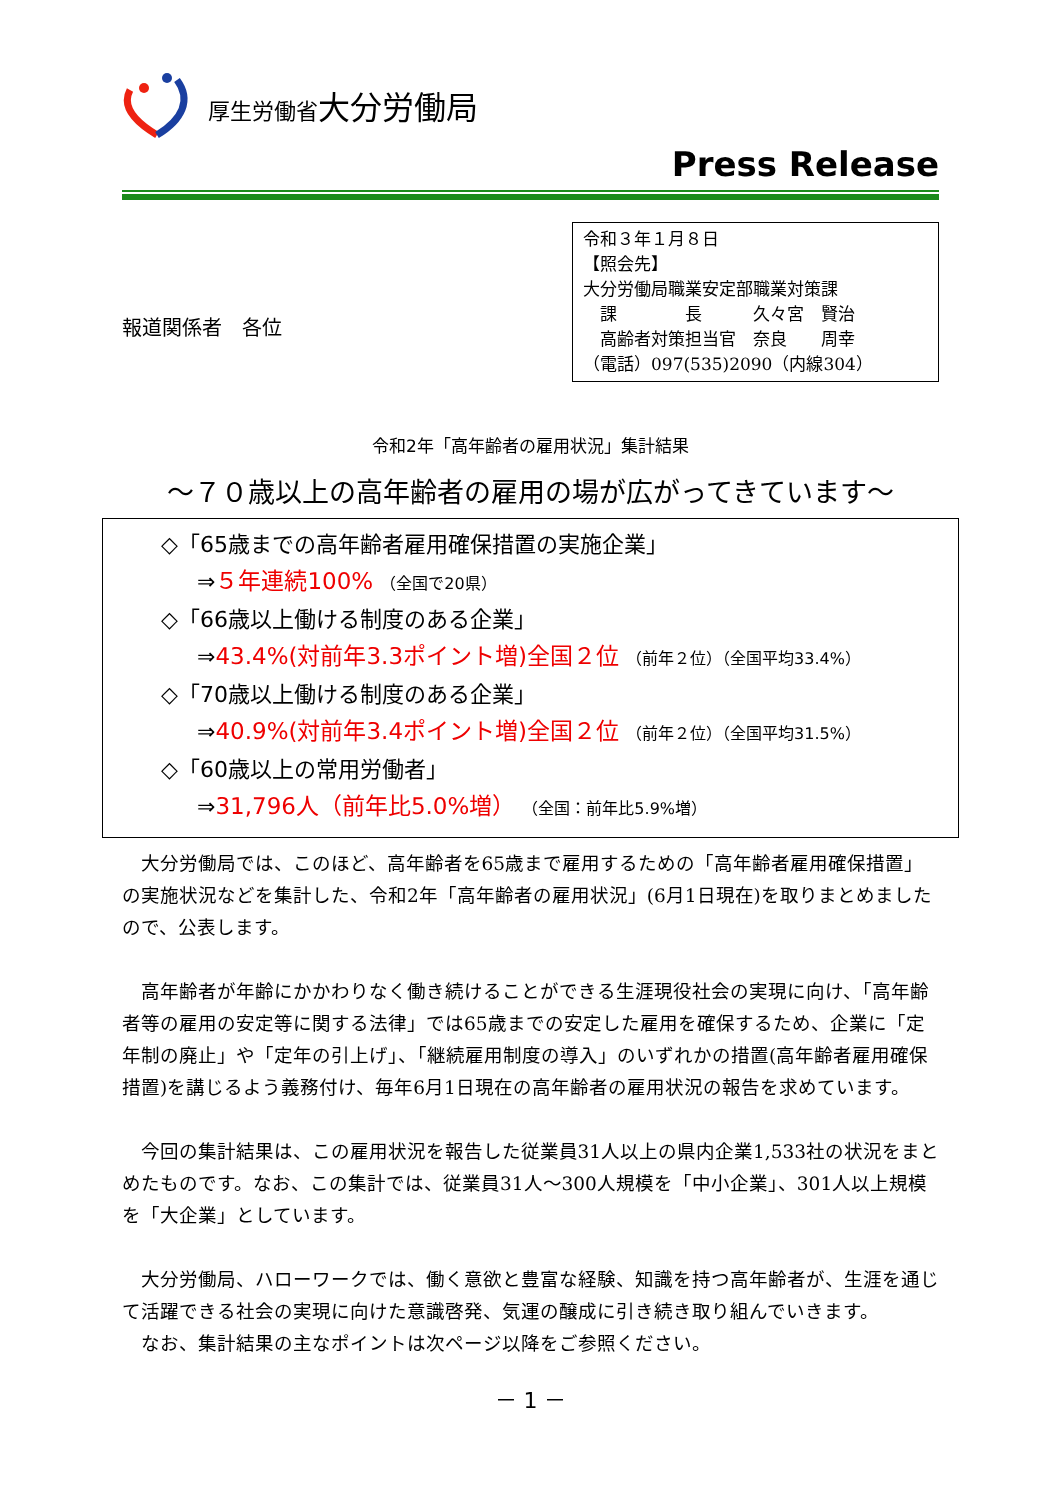厚生労働省大分労働局
Press Release
報道関係者　各位
令和３年１月８日
【照会先】
大分労働局職業安定部職業対策課
　課　　　　長　　　久々宮　賢治
　高齢者対策担当官　奈良　　周幸
（電話）097(535)2090（内線304）
令和2年「高年齢者の雇用状況」集計結果
～７０歳以上の高年齢者の雇用の場が広がってきています～
◇「65歳までの高年齢者雇用確保措置の実施企業」
⇒５年連続100% （全国で20県）
◇「66歳以上働ける制度のある企業」
⇒43.4%(対前年3.3ポイント増)全国２位 （前年２位）（全国平均33.4%）
◇「70歳以上働ける制度のある企業」
⇒40.9%(対前年3.4ポイント増)全国２位 （前年２位）（全国平均31.5%）
◇「60歳以上の常用労働者」
⇒31,796人（前年比5.0%増） （全国：前年比5.9%増）
大分労働局では、このほど、高年齢者を65歳まで雇用するための「高年齢者雇用確保措置」の実施状況などを集計した、令和2年「高年齢者の雇用状況」(6月1日現在)を取りまとめましたので、公表します。
高年齢者が年齢にかかわりなく働き続けることができる生涯現役社会の実現に向け、「高年齢者等の雇用の安定等に関する法律」では65歳までの安定した雇用を確保するため、企業に「定年制の廃止」や「定年の引上げ」、「継続雇用制度の導入」のいずれかの措置(高年齢者雇用確保措置)を講じるよう義務付け、毎年6月1日現在の高年齢者の雇用状況の報告を求めています。
今回の集計結果は、この雇用状況を報告した従業員31人以上の県内企業1,533社の状況をまとめたものです。なお、この集計では、従業員31人～300人規模を「中小企業」、301人以上規模を「大企業」としています。
大分労働局、ハローワークでは、働く意欲と豊富な経験、知識を持つ高年齢者が、生涯を通じて活躍できる社会の実現に向けた意識啓発、気運の醸成に引き続き取り組んでいきます。
なお、集計結果の主なポイントは次ページ以降をご参照ください。
－ 1 －